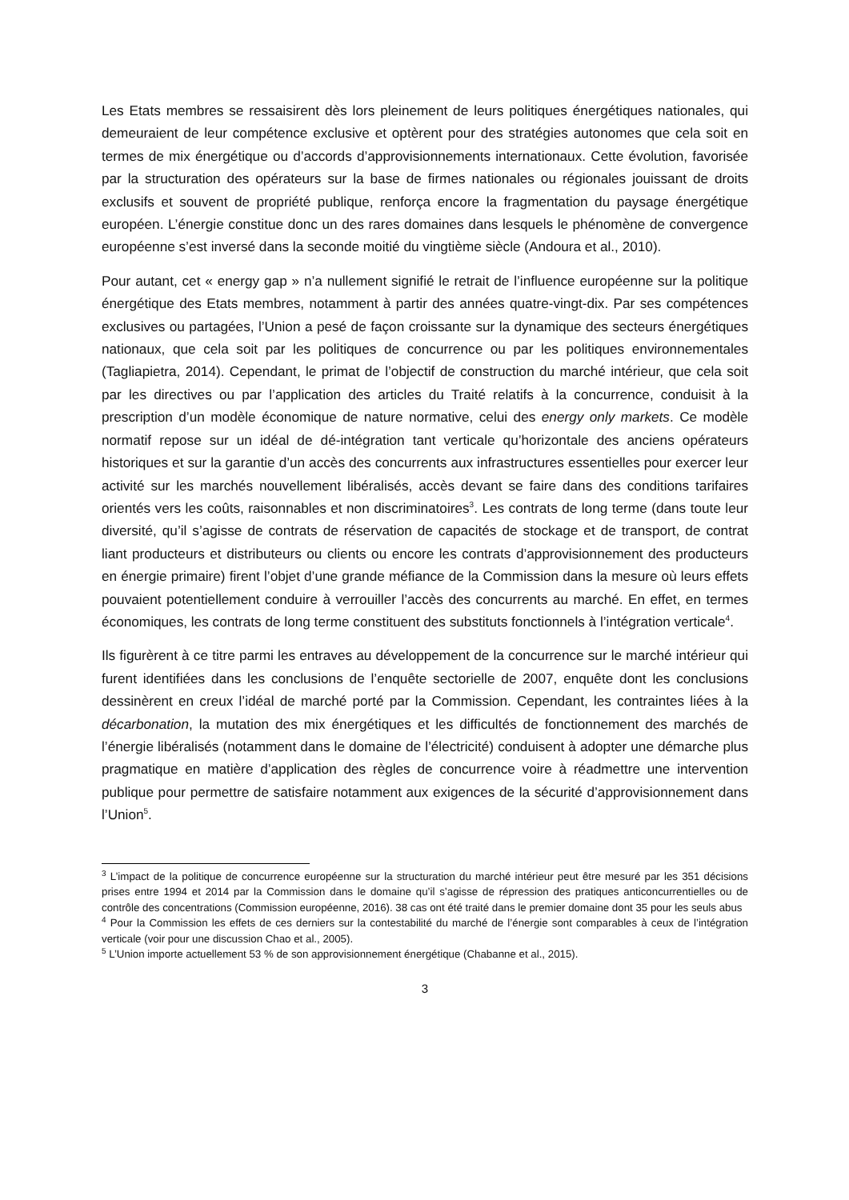Les Etats membres se ressaisirent dès lors pleinement de leurs politiques énergétiques nationales, qui demeuraient de leur compétence exclusive et optèrent pour des stratégies autonomes que cela soit en termes de mix énergétique ou d’accords d’approvisionnements internationaux. Cette évolution, favorisée par la structuration des opérateurs sur la base de firmes nationales ou régionales jouissant de droits exclusifs et souvent de propriété publique, renforça encore la fragmentation du paysage énergétique européen. L’énergie constitue donc un des rares domaines dans lesquels le phénomène de convergence européenne s’est inversé dans la seconde moitié du vingtième siècle (Andoura et al., 2010).
Pour autant, cet « energy gap » n’a nullement signifié le retrait de l’influence européenne sur la politique énergétique des Etats membres, notamment à partir des années quatre-vingt-dix. Par ses compétences exclusives ou partagées, l’Union a pesé de façon croissante sur la dynamique des secteurs énergétiques nationaux, que cela soit par les politiques de concurrence ou par les politiques environnementales (Tagliapietra, 2014). Cependant, le primat de l’objectif de construction du marché intérieur, que cela soit par les directives ou par l’application des articles du Traité relatifs à la concurrence, conduisit à la prescription d’un modèle économique de nature normative, celui des energy only markets. Ce modèle normatif repose sur un idéal de dé-intégration tant verticale qu’horizontale des anciens opérateurs historiques et sur la garantie d’un accès des concurrents aux infrastructures essentielles pour exercer leur activité sur les marchés nouvellement libéralisés, accès devant se faire dans des conditions tarifaires orientés vers les coûts, raisonnables et non discriminatoires<sup>3</sup>. Les contrats de long terme (dans toute leur diversité, qu’il s’agisse de contrats de réservation de capacités de stockage et de transport, de contrat liant producteurs et distributeurs ou clients ou encore les contrats d’approvisionnement des producteurs en énergie primaire) firent l’objet d’une grande méfiance de la Commission dans la mesure où leurs effets pouvaient potentiellement conduire à verrouiller l’accès des concurrents au marché. En effet, en termes économiques, les contrats de long terme constituent des substituts fonctionnels à l’intégration verticale<sup>4</sup>.
Ils figurèrent à ce titre parmi les entraves au développement de la concurrence sur le marché intérieur qui furent identifiées dans les conclusions de l’enquête sectorielle de 2007, enquête dont les conclusions dessinèrent en creux l’idéal de marché porté par la Commission. Cependant, les contraintes liées à la décarbonation, la mutation des mix énergétiques et les difficultés de fonctionnement des marchés de l’énergie libéralisés (notamment dans le domaine de l’électricité) conduisent à adopter une démarche plus pragmatique en matière d’application des règles de concurrence voire à réadmettre une intervention publique pour permettre de satisfaire notamment aux exigences de la sécurité d’approvisionnement dans l’Union<sup>5</sup>.
<sup>3</sup> L’impact de la politique de concurrence européenne sur la structuration du marché intérieur peut être mesuré par les 351 décisions prises entre 1994 et 2014 par la Commission dans le domaine qu’il s’agisse de répression des pratiques anticoncurrentielles ou de contrôle des concentrations (Commission européenne, 2016). 38 cas ont été traité dans le premier domaine dont 35 pour les seuls abus
<sup>4</sup> Pour la Commission les effets de ces derniers sur la contestabilité du marché de l’énergie sont comparables à ceux de l’intégration verticale (voir pour une discussion Chao et al., 2005).
<sup>5</sup> L’Union importe actuellement 53 % de son approvisionnement énergétique (Chabanne et al., 2015).
3